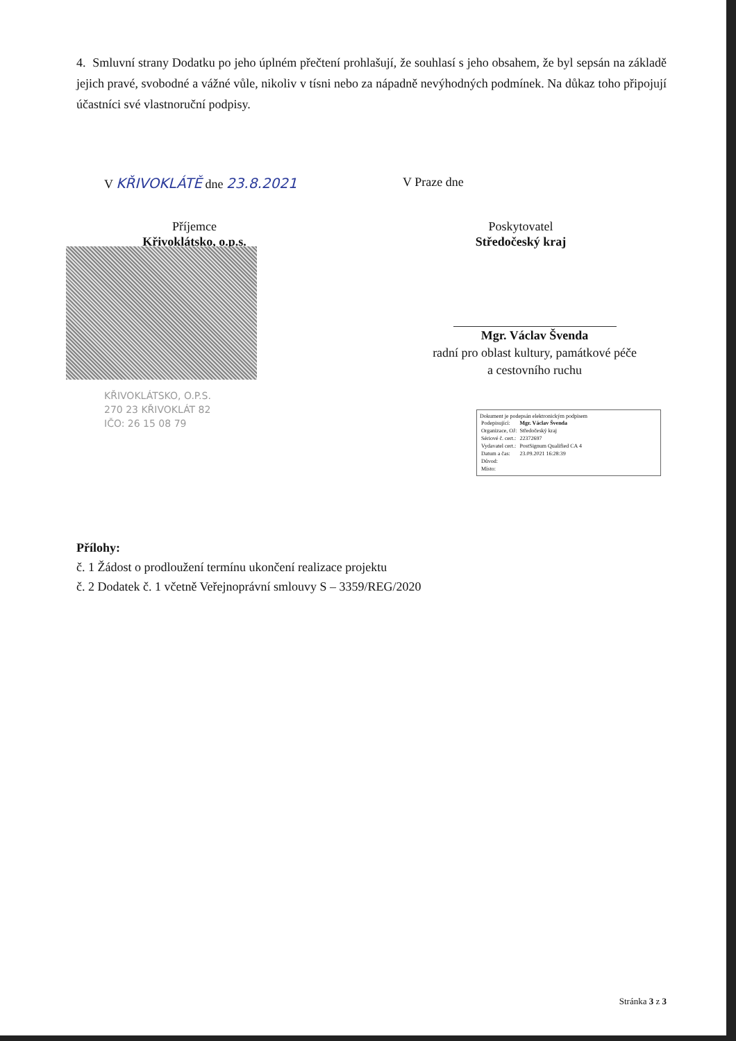4. Smluvní strany Dodatku po jeho úplném přečtení prohlašují, že souhlasí s jeho obsahem, že byl sepsán na základě jejich pravé, svobodné a vážné vůle, nikoliv v tísni nebo za nápadně nevýhodných podmínek. Na důkaz toho připojují účastníci své vlastnoruční podpisy.
V KŘIVOKLÁTĚ dne 23.8.2021 V Praze dne
Příjemce
Křivoklátsko, o.p.s.
Poskytovatel
Středočeský kraj
KŘIVOKLÁTSKO, O.P.S.
270 23 KŘIVOKLÁT 82
IČO: 26 15 08 79
Mgr. Václav Švenda
radní pro oblast kultury, památkové péče a cestovního ruchu
Dokument je podepsán elektronickým podpisem
| Podepisující: | Mgr. Václav Švenda |
| Organizace, OJ: | Středočeský kraj |
| Sériové č. cert.: | 22372697 |
| Vydavatel cert.: | PostSignum Qualified CA 4 |
| Datum a čas: | 23.09.2021 16:28:39 |
| Důvod: | |
| Místo: | |
Přílohy:
č. 1 Žádost o prodloužení termínu ukončení realizace projektu
č. 2 Dodatek č. 1 včetně Veřejnoprávní smlouvy S – 3359/REG/2020
Stránka 3 z 3